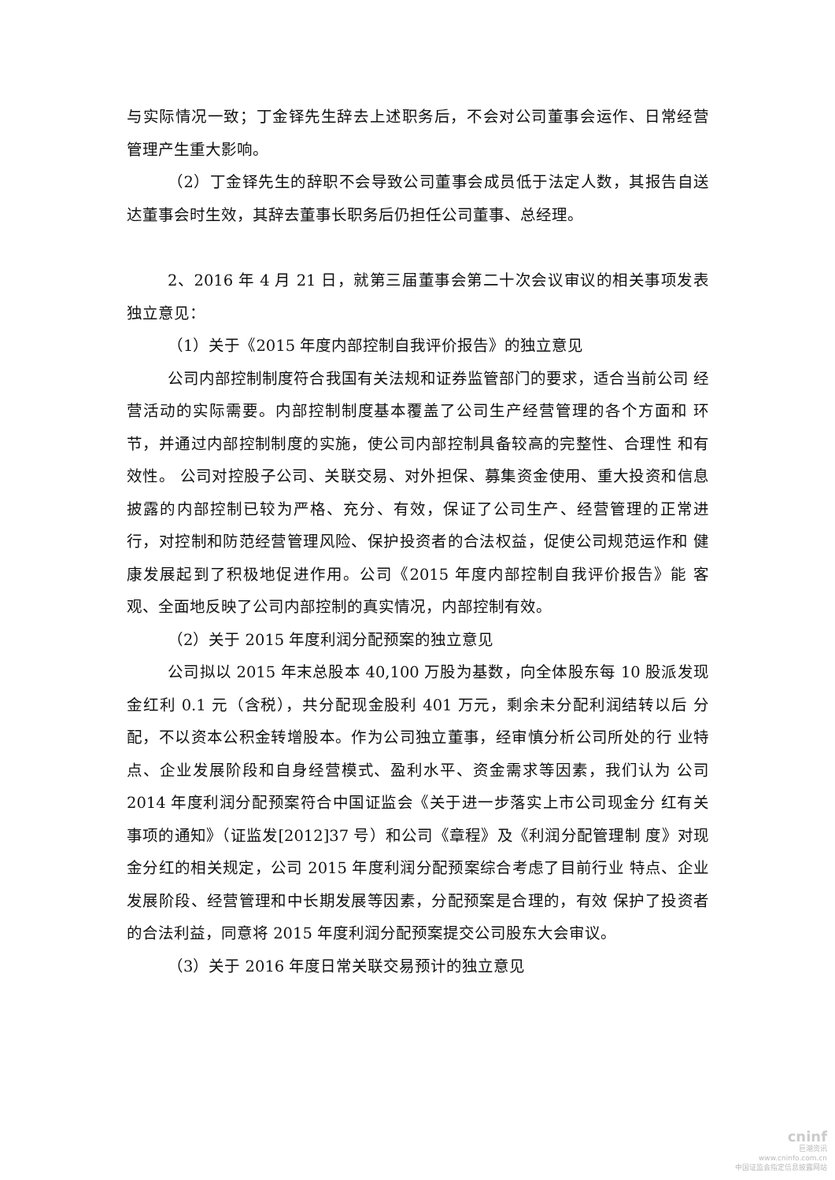与实际情况一致；丁金铎先生辞去上述职务后，不会对公司董事会运作、日常经营 管理产生重大影响。
（2）丁金铎先生的辞职不会导致公司董事会成员低于法定人数，其报告自送达董事会时生效，其辞去董事长职务后仍担任公司董事、总经理。
2、2016 年 4 月 21 日，就第三届董事会第二十次会议审议的相关事项发表独立意见：
（1）关于《2015 年度内部控制自我评价报告》的独立意见
公司内部控制制度符合我国有关法规和证券监管部门的要求，适合当前公司 经营活动的实际需要。内部控制制度基本覆盖了公司生产经营管理的各个方面和 环节，并通过内部控制制度的实施，使公司内部控制具备较高的完整性、合理性 和有效性。 公司对控股子公司、关联交易、对外担保、募集资金使用、重大投资和信息 披露的内部控制已较为严格、充分、有效，保证了公司生产、经营管理的正常进 行，对控制和防范经营管理风险、保护投资者的合法权益，促使公司规范运作和 健康发展起到了积极地促进作用。公司《2015 年度内部控制自我评价报告》能 客观、全面地反映了公司内部控制的真实情况，内部控制有效。
（2）关于 2015 年度利润分配预案的独立意见
公司拟以 2015 年末总股本 40,100 万股为基数，向全体股东每 10 股派发现金红利 0.1 元（含税），共分配现金股利 401 万元，剩余未分配利润结转以后 分配，不以资本公积金转增股本。作为公司独立董事，经审慎分析公司所处的行 业特点、企业发展阶段和自身经营模式、盈利水平、资金需求等因素，我们认为 公司 2014 年度利润分配预案符合中国证监会《关于进一步落实上市公司现金分 红有关事项的通知》（证监发[2012]37 号）和公司《章程》及《利润分配管理制 度》对现金分红的相关规定，公司 2015 年度利润分配预案综合考虑了目前行业 特点、企业发展阶段、经营管理和中长期发展等因素，分配预案是合理的，有效 保护了投资者的合法利益，同意将 2015 年度利润分配预案提交公司股东大会审议。
（3）关于 2016 年度日常关联交易预计的独立意见
cninf
巨潮资讯
www.cninfo.com.cn
中国证监会指定信息披露网站